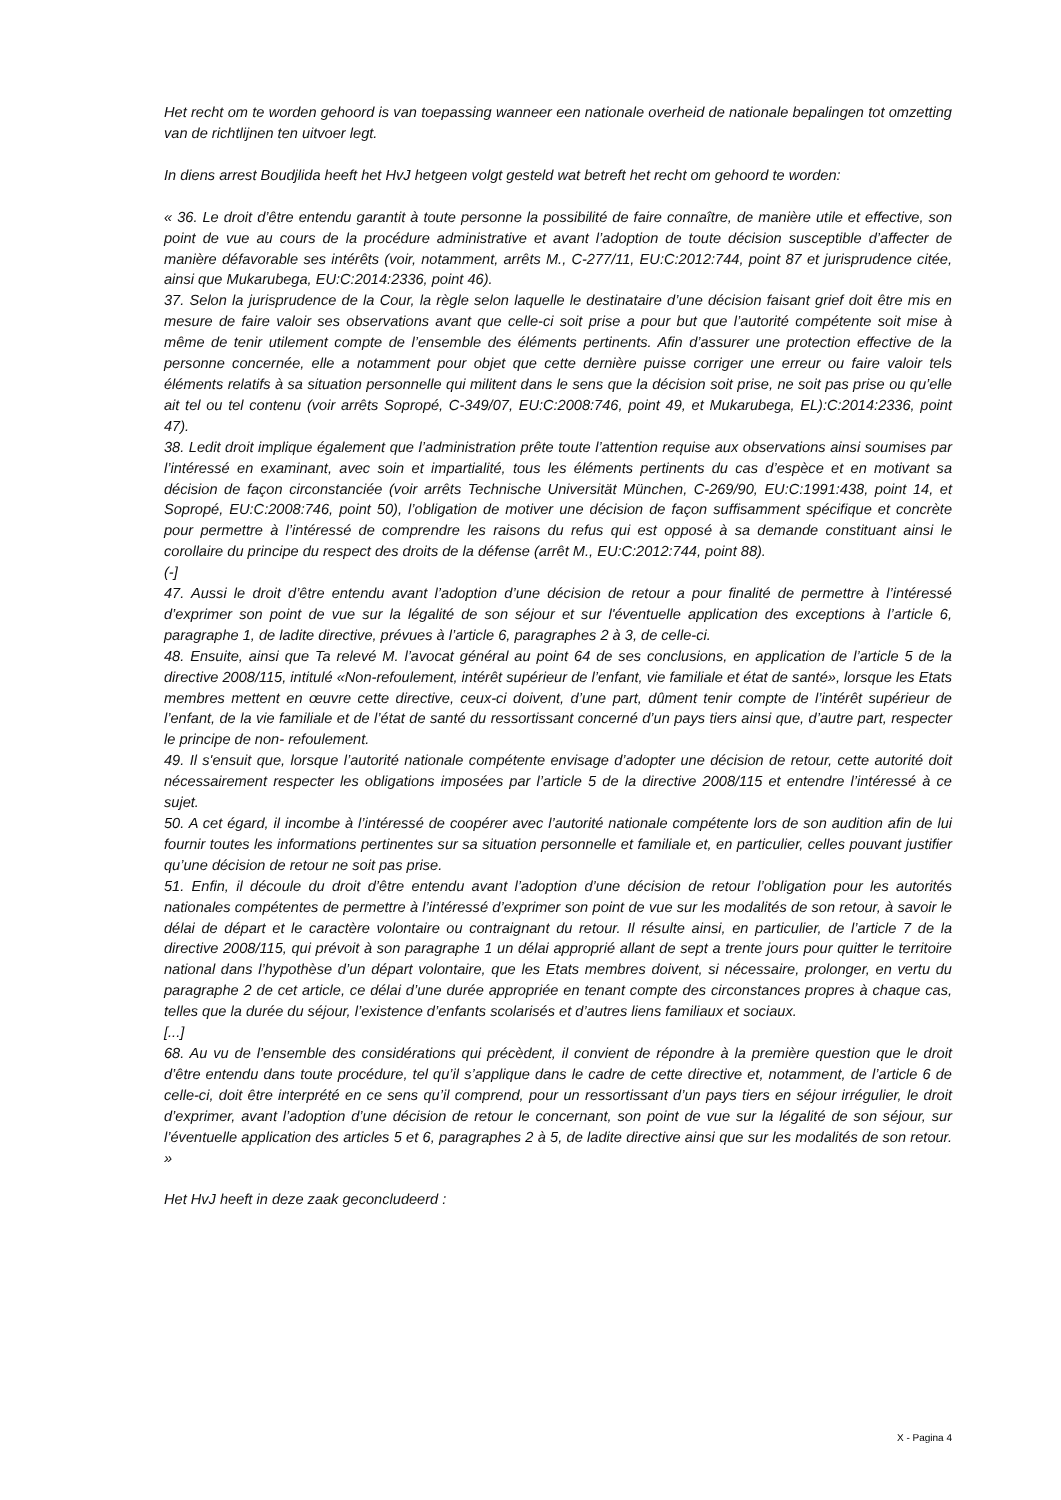Het recht om te worden gehoord is van toepassing wanneer een nationale overheid de nationale bepalingen tot omzetting van de richtlijnen ten uitvoer legt.
In diens arrest Boudjlida heeft het HvJ hetgeen volgt gesteld wat betreft het recht om gehoord te worden:
« 36. Le droit d’être entendu garantit à toute personne la possibilité de faire connaître, de manière utile et effective, son point de vue au cours de la procédure administrative et avant l’adoption de toute décision susceptible d’affecter de manière défavorable ses intérêts (voir, notamment, arrêts M., C-277/11, EU:C:2012:744, point 87 et jurisprudence citée, ainsi que Mukarubega, EU:C:2014:2336, point 46).
37. Selon la jurisprudence de la Cour, la règle selon laquelle le destinataire d’une décision faisant grief doit être mis en mesure de faire valoir ses observations avant que celle-ci soit prise a pour but que l’autorité compétente soit mise à même de tenir utilement compte de l’ensemble des éléments pertinents. Afin d’assurer une protection effective de la personne concernée, elle a notamment pour objet que cette dernière puisse corriger une erreur ou faire valoir tels éléments relatifs à sa situation personnelle qui militent dans le sens que la décision soit prise, ne soit pas prise ou qu’elle ait tel ou tel contenu (voir arrêts Sopropé, C-349/07, EU:C:2008:746, point 49, et Mukarubega, EL):C:2014:2336, point 47).
38. Ledit droit implique également que l’administration prête toute l’attention requise aux observations ainsi soumises par l’intéressé en examinant, avec soin et impartialité, tous les éléments pertinents du cas d’espèce et en motivant sa décision de façon circonstanciée (voir arrêts Technische Universität München, C-269/90, EU:C:1991:438, point 14, et Sopropé, EU:C:2008:746, point 50), l’obligation de motiver une décision de façon suffisamment spécifique et concrète pour permettre à l’intéressé de comprendre les raisons du refus qui est opposé à sa demande constituant ainsi le corollaire du principe du respect des droits de la défense (arrêt M., EU:C:2012:744, point 88).
(-]
47. Aussi le droit d’être entendu avant l’adoption d’une décision de retour a pour finalité de permettre à l’intéressé d’exprimer son point de vue sur la légalité de son séjour et sur l'éventuelle application des exceptions à l’article 6, paragraphe 1, de ladite directive, prévues à l’article 6, paragraphes 2 à 3, de celle-ci.
48. Ensuite, ainsi que Ta relevé M. l’avocat général au point 64 de ses conclusions, en application de l’article 5 de la directive 2008/115, intitulé «Non-refoulement, intérêt supérieur de l’enfant, vie familiale et état de santé», lorsque les Etats membres mettent en œuvre cette directive, ceux-ci doivent, d’une part, dûment tenir compte de l’intérêt supérieur de l’enfant, de la vie familiale et de l’état de santé du ressortissant concerné d’un pays tiers ainsi que, d’autre part, respecter le principe de non- refoulement.
49. Il s'ensuit que, lorsque l’autorité nationale compétente envisage d’adopter une décision de retour, cette autorité doit nécessairement respecter les obligations imposées par l’article 5 de la directive 2008/115 et entendre l’intéressé à ce sujet.
50. A cet égard, il incombe à l’intéressé de coopérer avec l’autorité nationale compétente lors de son audition afin de lui fournir toutes les informations pertinentes sur sa situation personnelle et familiale et, en particulier, celles pouvant justifier qu’une décision de retour ne soit pas prise.
51. Enfin, il découle du droit d’être entendu avant l’adoption d’une décision de retour l’obligation pour les autorités nationales compétentes de permettre à l’intéressé d’exprimer son point de vue sur les modalités de son retour, à savoir le délai de départ et le caractère volontaire ou contraignant du retour. Il résulte ainsi, en particulier, de l’article 7 de la directive 2008/115, qui prévoit à son paragraphe 1 un délai approprié allant de sept a trente jours pour quitter le territoire national dans l’hypothèse d’un départ volontaire, que les Etats membres doivent, si nécessaire, prolonger, en vertu du paragraphe 2 de cet article, ce délai d’une durée appropriée en tenant compte des circonstances propres à chaque cas, telles que la durée du séjour, l’existence d’enfants scolarisés et d’autres liens familiaux et sociaux.
[...]
68. Au vu de l’ensemble des considérations qui précèdent, il convient de répondre à la première question que le droit d’être entendu dans toute procédure, tel qu’il s’applique dans le cadre de cette directive et, notamment, de l’article 6 de celle-ci, doit être interprété en ce sens qu’il comprend, pour un ressortissant d’un pays tiers en séjour irrégulier, le droit d’exprimer, avant l’adoption d’une décision de retour le concernant, son point de vue sur la légalité de son séjour, sur l’éventuelle application des articles 5 et 6, paragraphes 2 à 5, de ladite directive ainsi que sur les modalités de son retour. »
Het HvJ heeft in deze zaak geconcludeerd :
X - Pagina 4